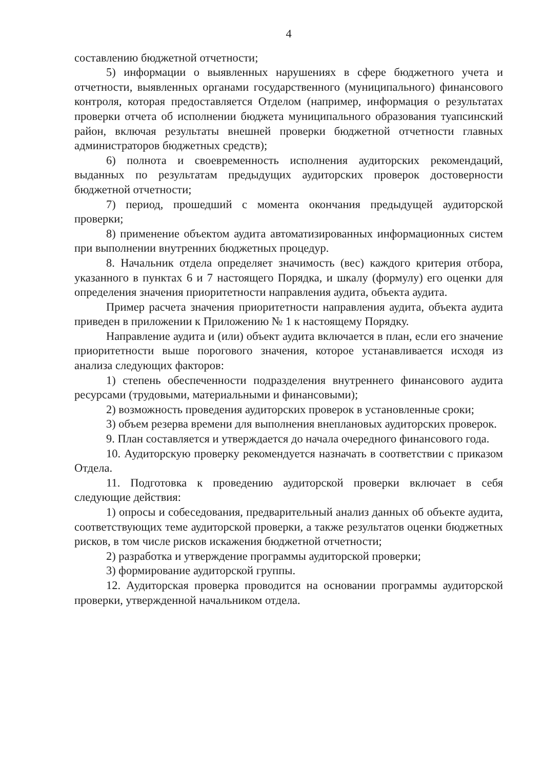4
составлению бюджетной отчетности;
5) информации о выявленных нарушениях в сфере бюджетного учета и отчетности, выявленных органами государственного (муниципального) финансового контроля, которая предоставляется Отделом (например, информация о результатах проверки отчета об исполнении бюджета муниципального образования туапсинский район, включая результаты внешней проверки бюджетной отчетности главных администраторов бюджетных средств);
6) полнота и своевременность исполнения аудиторских рекомендаций, выданных по результатам предыдущих аудиторских проверок достоверности бюджетной отчетности;
7) период, прошедший с момента окончания предыдущей аудиторской проверки;
8) применение объектом аудита автоматизированных информационных систем при выполнении внутренних бюджетных процедур.
8. Начальник отдела определяет значимость (вес) каждого критерия отбора, указанного в пунктах 6 и 7 настоящего Порядка, и шкалу (формулу) его оценки для определения значения приоритетности направления аудита, объекта аудита.
Пример расчета значения приоритетности направления аудита, объекта аудита приведен в приложении к Приложению № 1 к настоящему Порядку.
Направление аудита и (или) объект аудита включается в план, если его значение приоритетности выше порогового значения, которое устанавливается исходя из анализа следующих факторов:
1) степень обеспеченности подразделения внутреннего финансового аудита ресурсами (трудовыми, материальными и финансовыми);
2) возможность проведения аудиторских проверок в установленные сроки;
3) объем резерва времени для выполнения внеплановых аудиторских проверок.
9. План составляется и утверждается до начала очередного финансового года.
10. Аудиторскую проверку рекомендуется назначать в соответствии с приказом Отдела.
11. Подготовка к проведению аудиторской проверки включает в себя следующие действия:
1) опросы и собеседования, предварительный анализ данных об объекте аудита, соответствующих теме аудиторской проверки, а также результатов оценки бюджетных рисков, в том числе рисков искажения бюджетной отчетности;
2) разработка и утверждение программы аудиторской проверки;
3) формирование аудиторской группы.
12. Аудиторская проверка проводится на основании программы аудиторской проверки, утвержденной начальником отдела.